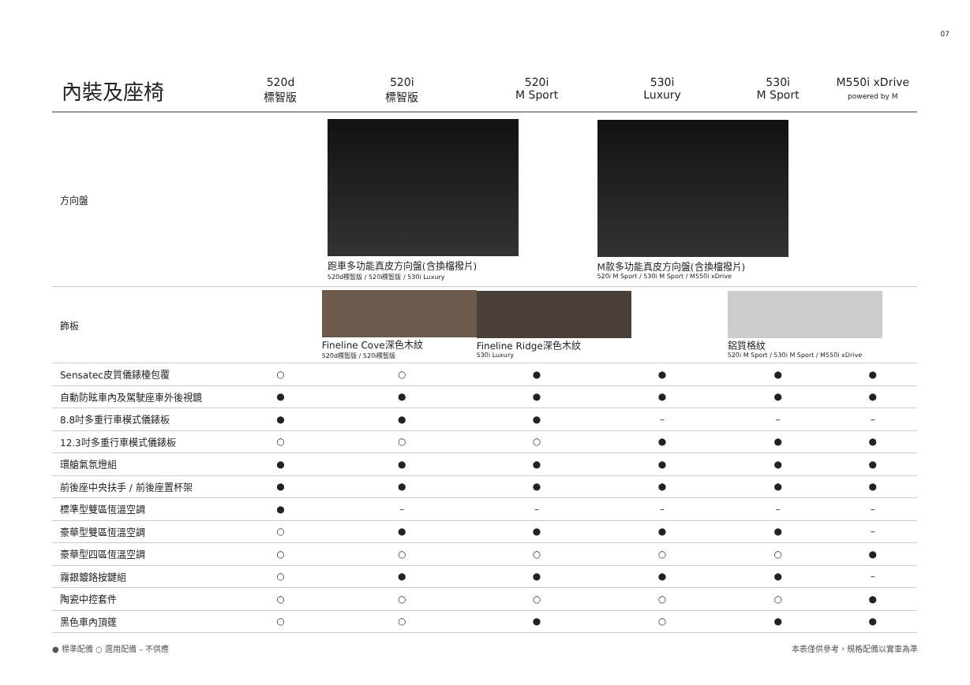07
| 內裝及座椅 | 520d 標智版 | 520i 標智版 | 520i M Sport | 530i Luxury | 530i M Sport | M550i xDrive powered by M |
| --- | --- | --- | --- | --- | --- | --- |
| 方向盤 | | 跑車多功能真皮方向盤(含換檔撥片) 520d標智版 / 520i標智版 / 530i Luxury | | M款多功能真皮方向盤(含換檔撥片) 520i M Sport / 530i M Sport / M550i xDrive | | |
| 飾板 | Fineline Cove深色木紋 520d標智版 / 520i標智版 | | Fineline Ridge深色木紋 530i Luxury | | 鋁質格紋 520i M Sport / 530i M Sport / M550i xDrive | |
| Sensatec皮質儀錶檯包覆 | ○ | ○ | ● | ● | ● | ● |
| 自動防眩車內及駕駛座車外後視鏡 | ● | ● | ● | ● | ● | ● |
| 8.8吋多重行車模式儀錶板 | ● | ● | ● | – | – | – |
| 12.3吋多重行車模式儀錶板 | ○ | ○ | ○ | ● | ● | ● |
| 環艙氣氛燈組 | ● | ● | ● | ● | ● | ● |
| 前後座中央扶手 / 前後座置杯架 | ● | ● | ● | ● | ● | ● |
| 標準型雙區恆溫空調 | ● | – | – | – | – | – |
| 豪華型雙區恆溫空調 | ○ | ● | ● | ● | ● | – |
| 豪華型四區恆溫空調 | ○ | ○ | ○ | ○ | ○ | ● |
| 霧銀鍍鉻按鍵組 | ○ | ● | ● | ● | ● | – |
| 陶瓷中控套件 | ○ | ○ | ○ | ○ | ○ | ● |
| 黑色車內頂篷 | ○ | ○ | ● | ○ | ● | ● |
● 標準配備 ○ 選用配備 – 不供應 本表僅供參考，規格配備以實車為準